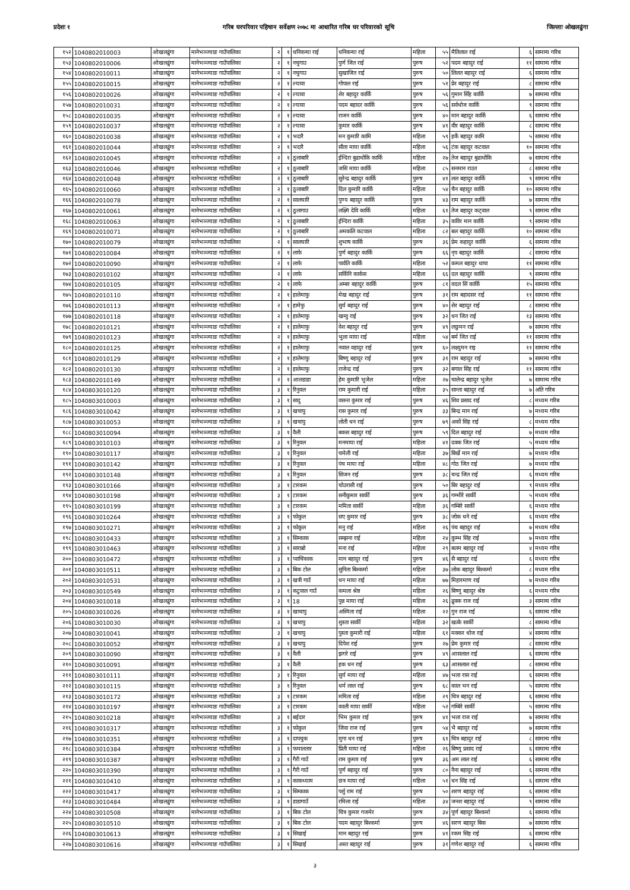प्रदेशः १ गरिब घरपरिवार पहिचान सर्वेक्षण २०७८ मा आधारित गरिब घर परिवारको सूचि जिल्लाः ओखलढुंगा
| १५२ | 1040802010003 | ओखलढुंगा | मानेभञ्ज्याङ गाउँपालिका | २ | १ | धनिकन्या राई | धनिकन्या राई | महिला | ५५ | मैतिलाल राई | ६ | सामान्य गरिब |
| १५३ | 1040802010006 | ओखलढुंगा | मानेभञ्ज्याङ गाउँपालिका | २ | १ | नचुगाउ | पुर्ण जित राई | पुरुष | ५२ | पदम बहादुर राई | ११ | सामान्य गरिब |
| १५४ | 1040802010011 | ओखलढुंगा | मानेभञ्ज्याङ गाउँपालिका | २ | १ | नचुगाउ | सुखाजित राई | पुरुष | ५० | लिलत बहादुर राई | ६ | सामान्य गरिब |
| १५५ | 1040802010015 | ओखलढुंगा | मानेभञ्ज्याङ गाउँपालिका | २ | १ | ल्यावा | गोपाल राई | पुरुष | ५१ | प्रेर बहादुर राई | ८ | सामान्य गरिब |
| १५६ | 1040802010026 | ओखलढुंगा | मानेभञ्ज्याङ गाउँपालिका | २ | १ | ल्यावा | शेर बहादुर कार्कि | पुरुष | ५६ | गुमान सिँह कार्कि | ७ | सामान्य गरिब |
| १५७ | 1040802010031 | ओखलढुंगा | मानेभञ्ज्याङ गाउँपालिका | २ | १ | ल्यावा | पदम बहादर कार्कि | पुरुष | ५६ | सर्वधोज कार्कि | ९ | सामान्य गरिब |
| १५८ | 1040802010035 | ओखलढुंगा | मानेभञ्ज्याङ गाउँपालिका | २ | १ | ल्यावा | राजन कार्कि | पुरुष | ४० | मान बहादुर कार्कि | ६ | सामान्य गरिब |
| १५९ | 1040802010037 | ओखलढुंगा | मानेभञ्ज्याङ गाउँपालिका | २ | १ | ल्यावा | कुमार कार्कि | पुरुष | ४१ | वीर बहादुर कार्कि | ८ | सामान्य गरिब |
| १६० | 1040802010038 | ओखलढुंगा | मानेभञ्ज्याङ गाउँपालिका | २ | १ | भदारै | मन कुमारि कामि | महिला | ५९ | हर्के बहादुर कामि | ५ | सामान्य गरिब |
| १६१ | 1040802010044 | ओखलढुंगा | मानेभञ्ज्याङ गाउँपालिका | २ | १ | भदारै | सीता माया कार्कि | महिला | ५६ | टंक बहादुर कटवाल | १० | सामान्य गरिब |
| १६२ | 1040802010045 | ओखलढुंगा | मानेभञ्ज्याङ गाउँपालिका | २ | १ | ठुलाबारि | ईन्दिरा बुढाथोकि कार्कि | महिला | २७ | तेज बहादुर बुढाथोकि | ७ | सामान्य गरिब |
| १६३ | 1040802010046 | ओखलढुंगा | मानेभञ्ज्याङ गाउँपालिका | २ | १ | ठुलाबारि | जसि माया कार्कि | महिला | ८५ | सनमान राउत | ८ | सामान्य गरिब |
| १६४ | 1040802010048 | ओखलढुंगा | मानेभञ्ज्याङ गाउँपालिका | २ | १ | ठुलाबारि | सुरेन्द्र बहादुर कार्कि | पुरुष | ४१ | लल बहादुर कार्कि | ९ | सामान्य गरिब |
| १६५ | 1040802010060 | ओखलढुंगा | मानेभञ्ज्याङ गाउँपालिका | २ | १ | ठुलाबारि | दिल कुमारि कार्कि | महिला | ५४ | चैन बहादुर कार्कि | १० | सामान्य गरिब |
| १६६ | 1040802010078 | ओखलढुंगा | मानेभञ्ज्याङ गाउँपालिका | २ | १ | सालघारि | पुण्य बहादुर कार्कि | पुरुष | ४३ | राम बहादुर कार्कि | ७ | सामान्य गरिब |
| १६७ | 1040802010061 | ओखलढुंगा | मानेभञ्ज्याङ गाउँपालिका | २ | १ | ठुलागाउ | लक्ष्मि देवि कार्कि | महिला | ६१ | तेज बहादुर कट्वाल | ९ | सामान्य गरिब |
| १६८ | 1040802010063 | ओखलढुंगा | मानेभञ्ज्याङ गाउँपालिका | २ | १ | ठुलाबारि | ईन्दिरा कार्कि | महिला | ३५ | कविर मान कार्कि | ९ | सामान्य गरिब |
| १६९ | 1040802010071 | ओखलढुंगा | मानेभञ्ज्याङ गाउँपालिका | २ | १ | ठुलाबारि | अमकलि कटवाल | महिला | ८२ | बल बहादुर कार्कि | १० | सामान्य गरिब |
| १७० | 1040802010079 | ओखलढुंगा | मानेभञ्ज्याङ गाउँपालिका | २ | १ | सालघारि | शुभाष कार्कि | पुरुष | ३६ | प्रेम कहादुर कार्कि | ६ | सामान्य गरिब |
| १७१ | 1040802010084 | ओखलढुंगा | मानेभञ्ज्याङ गाउँपालिका | २ | १ | लाफे | पुर्ण बहादुर कार्कि | पुरुष | ६६ | नृप बहादुर कार्कि | ८ | सामान्य गरिब |
| १७२ | 1040802010090 | ओखलढुंगा | मानेभञ्ज्याङ गाउँपालिका | २ | १ | लाफे | पार्वति कार्कि | महिला | ५२ | कमल बहादुर थापा | ११ | सामान्य गरिब |
| १७३ | 1040802010102 | ओखलढुंगा | मानेभञ्ज्याङ गाउँपालिका | २ | १ | लाफे | सर्किनि कार्कस | महिला | ६६ | दल बहादुर कार्कि | ९ | सामान्य गरिब |
| १७४ | 1040802010105 | ओखलढुंगा | मानेभञ्ज्याङ गाउँपालिका | २ | १ | लाफे | अम्बर बहादुर कार्कि | पुरुष | ८१ | वदल सिं कार्कि | १५ | सामान्य गरिब |
| १७५ | 1040802010110 | ओखलढुंगा | मानेभञ्ज्याङ गाउँपालिका | २ | १ | हालेमाफु | मेख बहादुर राई | पुरुष | ३१ | राम बहादसर राई | ११ | सामान्य गरिब |
| १७६ | 1040802010113 | ओखलढुंगा | मानेभञ्ज्याङ गाउँपालिका | २ | १ | हामेफु | सुर्य बहादुर राई | पुरुष | ४० | शेर बहादुर राई | ८ | सामान्य गरिब |
| १७७ | 1040802010118 | ओखलढुंगा | मानेभञ्ज्याङ गाउँपालिका | २ | १ | हालेमाफु | खम्वु राई | पुरुष | ३२ | धन जित राई | १३ | सामान्य गरिब |
| १७८ | 1040802010121 | ओखलढुंगा | मानेभञ्ज्याङ गाउँपालिका | २ | १ | हालेमाफु | वेश बहादुर राई | पुरुष | ४९ | लछुमन राई | ७ | सामान्य गरिब |
| १७९ | 1040802010123 | ओखलढुंगा | मानेभञ्ज्याङ गाउँपालिका | २ | १ | हालेमाफु | भुला माया राई | महिला | ५४ | बर्म जित राई | ११ | सामान्य गरिब |
| १८० | 1040802010125 | ओखलढुंगा | मानेभञ्ज्याङ गाउँपालिका | २ | १ | हालेमाफु | नवाल वहादुर राई | पुरुष | ६० | लक्ष्युमन राइ | ११ | सामान्य गरिब |
| १८१ | 1040802010129 | ओखलढुंगा | मानेभञ्ज्याङ गाउँपालिका | २ | १ | हालेमाफु | बिष्णु बहादुर राई | पुरुष | ३१ | राम बहादुर राई | ७ | सामान्य गरिब |
| १८२ | 1040802010130 | ओखलढुंगा | मानेभञ्ज्याङ गाउँपालिका | २ | १ | हालेमाफु | राजेन्द्र राई | पुरुष | ३२ | बगाल सिंह राई | ११ | सामान्य गरिब |
| १८३ | 1040802010149 | ओखलढुंगा | मानेभञ्ज्याङ गाउँपालिका | २ | १ | आलडाडा | हेम कुमारि भुजेल | महिला | २७ | चालेन्द्र बहादुर भुजेल | ७ | सामान्य गरिब |
| १८४ | 1040803010120 | ओखलढुंगा | मानेभञ्ज्याङ गाउँपालिका | ३ | १ | रिनुवल | राम कुमारी राई | महिला | ३५ | सान्ता बहादुर राई | ७ | अति गरिब |
| १८५ | 1040803010003 | ओखलढुंगा | मानेभञ्ज्याङ गाउँपालिका | ३ | १ | सादु | वसन्त कुमार राई | पुरुष | ४६ | शिव प्रसाद राई | ८ | मध्यम गरिब |
| १८६ | 1040803010042 | ओखलढुंगा | मानेभञ्ज्याङ गाउँपालिका | ३ | १ | खचापु | रास कुमार राई | पुरुष | ३३ | बिन्द्र मान राई | ७ | मध्यम गरिब |
| १८७ | 1040803010053 | ओखलढुंगा | मानेभञ्ज्याङ गाउँपालिका | ३ | १ | खचापु | लोती धन राई | पुरुष | ७९ | अर्को सिंह राई | ८ | मध्यम गरिब |
| १८८ | 1040803010094 | ओखलढुंगा | मानेभञ्ज्याङ गाउँपालिका | ३ | १ | वैली | बकस बहादुर राई | पुरुष | ५९ | दिल बहादुर राई | ७ | मध्यम गरिब |
| १८९ | 1040803010103 | ओखलढुंगा | मानेभञ्ज्याङ गाउँपालिका | ३ | १ | रिनुवल | मनमाया राई | महिला | ४१ | दक्क जित राई | ५ | मध्यम गरिब |
| १९० | 1040803010117 | ओखलढुंगा | मानेभञ्ज्याङ गाउँपालिका | ३ | १ | रिनुवल | चमेली राई | महिला | ३७ | बिर्खे मान राई | ७ | मध्यम गरिब |
| १९१ | 1040803010142 | ओखलढुंगा | मानेभञ्ज्याङ गाउँपालिका | ३ | १ | रिनुवल | पंच माया राई | महिला | ४८ | गोठ जित राई | ७ | मध्यम गरिब |
| १९२ | 1040803010148 | ओखलढुंगा | मानेभञ्ज्याङ गाउँपालिका | ३ | १ | रिनुवल | सिजन राई | पुरुष | ३८ | चन्द्र जित राई | ६ | मध्यम गरिब |
| १९३ | 1040803010166 | ओखलढुंगा | मानेभञ्ज्याङ गाउँपालिका | ३ | १ | टारकम | चोउरासी राई | पुरुष | ५० | बिर बहादुर राई | ९ | मध्यम गरिब |
| १९४ | 1040803010198 | ओखलढुंगा | मानेभञ्ज्याङ गाउँपालिका | ३ | १ | टारकम | सनीकुमार सार्की | पुरुष | ३६ | गम्भीरे सार्की | ५ | मध्यम गरिब |
| १९५ | 1040803010199 | ओखलढुंगा | मानेभञ्ज्याङ गाउँपालिका | ३ | १ | टारकम | ममिता सार्की | महिला | ३६ | गम्बिरे सार्की | ६ | मध्यम गरिब |
| १९६ | 1040803010264 | ओखलढुंगा | मानेभञ्ज्याङ गाउँपालिका | ३ | १ | फोकुल | सए कुमार राई | पुरुष | ३८ | जोक धने राई | ६ | मध्यम गरिब |
| १९७ | 1040803010271 | ओखलढुंगा | मानेभञ्ज्याङ गाउँपालिका | ३ | १ | फोकुल | मनु राई | महिला | २६ | पंच बहादुर राई | ७ | मध्यम गरिब |
| १९८ | 1040803010433 | ओखलढुंगा | मानेभञ्ज्याङ गाउँपालिका | ३ | १ | सिम्काक | सम्झना राई | महिला | २४ | कुम्भ सिंह राई | ७ | मध्यम गरिब |
| १९९ | 1040803010463 | ओखलढुंगा | मानेभञ्ज्याङ गाउँपालिका | ३ | १ | साराब्रो | मना राई | महिला | २९ | बलम बहादुर राई | ४ | मध्यम गरिब |
| २०० | 1040803010472 | ओखलढुंगा | मानेभञ्ज्याङ गाउँपालिका | ३ | १ | प्वाचिंकाक | मान बहादुर राई | पुरुष | ४६ | सै बहादुर राई | ६ | मध्यम गरिब |
| २०१ | 1040803010511 | ओखलढुंगा | मानेभञ्ज्याङ गाउँपालिका | ३ | १ | बिक टोल | सुनिता बिश्कर्मा | महिला | ३७ | लोक बहादुर बिश्कर्मा | ८ | मध्यम गरिब |
| २०२ | 1040803010531 | ओखलढुंगा | मानेभञ्ज्याङ गाउँपालिका | ३ | १ | खत्री गाउँ | धन माया राई | महिला | ७७ | मिहारमाण राई | ७ | मध्यम गरिब |
| २०३ | 1040803010549 | ओखलढुंगा | मानेभञ्ज्याङ गाउँपालिका | ३ | १ | कटुवाल गाउँ | कमला श्रेष्ठ | महिला | २६ | बिष्णु बहादुर श्रेष्ठ | ६ | मध्यम गरिब |
| २०४ | 1040803010018 | ओखलढुंगा | मानेभञ्ज्याङ गाउँपालिका | ३ | १ | 18 | पुन्न माया राई | महिला | २६ | ढुक्क राज राई | ३ | सामान्य गरिब |
| २०५ | 1040803010026 | ओखलढुंगा | मानेभञ्ज्याङ गाउँपालिका | ३ | १ | खाचापु | अस्मिता राई | महिला | २२ | गुन राज राई | ६ | सामान्य गरिब |
| २०६ | 1040803010030 | ओखलढुंगा | मानेभञ्ज्याङ गाउँपालिका | ३ | १ | खचापु | शुस्ता सार्की | महिला | ३२ | खत्के सार्की | ८ | सामान्य गरिब |
| २०७ | 1040803010041 | ओखलढुंगा | मानेभञ्ज्याङ गाउँपालिका | ३ | १ | खचापु | पुस्ता कुमारी राई | महिला | ६१ | मक्कर धोज राई | ४ | सामान्य गरिब |
| २०८ | 1040803010052 | ओखलढुंगा | मानेभञ्ज्याङ गाउँपालिका | ३ | १ | खचापु | दिपेश राई | पुरुष | २७ | प्रेम कुमार राई | ८ | सामान्य गरिब |
| २०९ | 1040803010090 | ओखलढुंगा | मानेभञ्ज्याङ गाउँपालिका | ३ | १ | वैली | झगरे राई | पुरुष | ४९ | आसलाल राई | ६ | सामान्य गरिब |
| २१० | 1040803010091 | ओखलढुंगा | मानेभञ्ज्याङ गाउँपालिका | ३ | १ | वैली | हक धन राई | पुरुष | ६३ | आसलाल राई | ८ | सामान्य गरिब |
| २११ | 1040803010111 | ओखलढुंगा | मानेभञ्ज्याङ गाउँपालिका | ३ | १ | रिनुवल | सुर्य माया राई | महिला | ४७ | भला रास राई | ६ | सामान्य गरिब |
| २१२ | 1040803010115 | ओखलढुंगा | मानेभञ्ज्याङ गाउँपालिका | ३ | १ | रिनुवल | धर्म लाल राई | पुरुष | ६८ | काल भन राई | ५ | सामान्य गरिब |
| २१३ | 1040803010172 | ओखलढुंगा | मानेभञ्ज्याङ गाउँपालिका | ३ | १ | टारकम | ममिता राई | महिला | २९ | चित्र बहादुर राई | ६ | सामान्य गरिब |
| २१४ | 1040803010197 | ओखलढुंगा | मानेभञ्ज्याङ गाउँपालिका | ३ | १ | टारकम | काली माया सार्की | महिला | ५२ | गम्बिरे सार्की | ५ | सामान्य गरिब |
| २१५ | 1040803010218 | ओखलढुंगा | मानेभञ्ज्याङ गाउँपालिका | ३ | १ | बईदार | भिम कुमार राई | पुरुष | ४१ | भला राज राई | ७ | सामान्य गरिब |
| २१६ | 1040803010317 | ओखलढुंगा | मानेभञ्ज्याङ गाउँपालिका | ३ | १ | फोकुल | जिवा राज राई | पुरुष | ५४ | भै बहादुर राई | ७ | सामान्य गरिब |
| २१७ | 1040803010351 | ओखलढुंगा | मानेभञ्ज्याङ गाउँपालिका | ३ | १ | दापचुक | मुगा धन राई | पुरुष | ६१ | चित्र बहादुर राई | ८ | सामान्य गरिब |
| २१८ | 1040803010384 | ओखलढुंगा | मानेभञ्ज्याङ गाउँपालिका | ३ | १ | फमालतार | प्रिती माया राई | महिला | २६ | बिष्णु प्रसाद राई | ६ | सामान्य गरिब |
| २१९ | 1040803010387 | ओखलढुंगा | मानेभञ्ज्याङ गाउँपालिका | ३ | १ | गैरी गाउँ | राम कुमार राई | पुरुष | ३६ | अम लाल राई | ६ | सामान्य गरिब |
| २२० | 1040803010390 | ओखलढुंगा | मानेभञ्ज्याङ गाउँपालिका | ३ | १ | गैरी गाउँ | पूर्ण बहादुर राई | पुरुष | ८० | नैना बहादुर राई | ६ | सामान्य गरिब |
| २२१ | 1040803010410 | ओखलढुंगा | मानेभञ्ज्याङ गाउँपालिका | ३ | १ | काकध्याम | छत्र माया राई | महिला | ५१ | धन सिंह राई | ६ | सामान्य गरिब |
| २२२ | 1040803010417 | ओखलढुंगा | मानेभञ्ज्याङ गाउँपालिका | ३ | १ | सिम्काक | पर्शु राम राई | पुरुष | ५० | शरण बहादुर राई | ६ | सामान्य गरिब |
| २२३ | 1040803010484 | ओखलढुंगा | मानेभञ्ज्याङ गाउँपालिका | ३ | १ | डाडागाउँ | रमिला राई | महिला | ३४ | जनश बहादुर राई | ९ | सामान्य गरिब |
| २२४ | 1040803010508 | ओखलढुंगा | मानेभञ्ज्याङ गाउँपालिका | ३ | १ | बिक टोल | चित्र कुमार गजमेर | पुरुष | ३४ | पूर्ण बहादुर बिश्कर्मा | ६ | सामान्य गरिब |
| २२५ | 1040803010510 | ओखलढुंगा | मानेभञ्ज्याङ गाउँपालिका | ३ | १ | बिक टोल | पदम बहादुर बिश्कर्मा | पुरुष | ४६ | सरण बहादुर बिक | ७ | सामान्य गरिब |
| २२६ | 1040803010613 | ओखलढुंगा | मानेभञ्ज्याङ गाउँपालिका | ३ | १ | सिखाई | मान बहादुर राई | पुरुष | ४१ | रकम सिंह राई | ६ | सामान्य गरिब |
| २२७ | 1040803010616 | ओखलढुंगा | मानेभञ्ज्याङ गाउँपालिका | ३ | १ | सिखाई | अस्त बहादुर राई | पुरुष | ३१ | गणेश बहादुर राई | ६ | सामान्य गरिब |
३